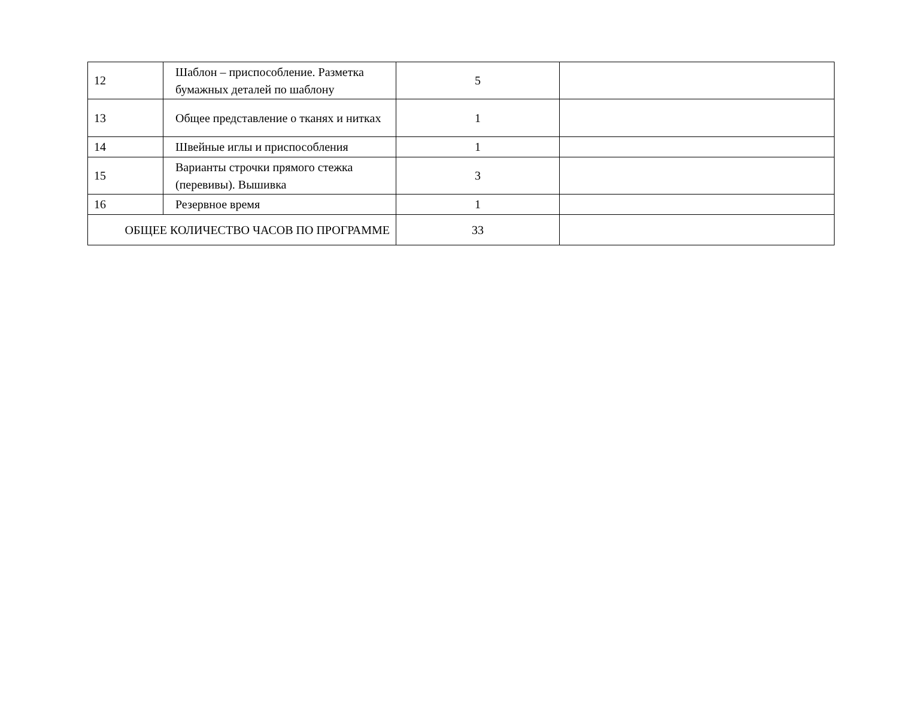| 12 | Шаблон – приспособление. Разметка бумажных деталей по шаблону | 5 | |
| 13 | Общее представление о тканях и нитках | 1 | |
| 14 | Швейные иглы и приспособления | 1 | |
| 15 | Варианты строчки прямого стежка (перевивы). Вышивка | 3 | |
| 16 | Резервное время | 1 | |
| ОБЩЕЕ КОЛИЧЕСТВО ЧАСОВ ПО ПРОГРАММЕ | | 33 | |